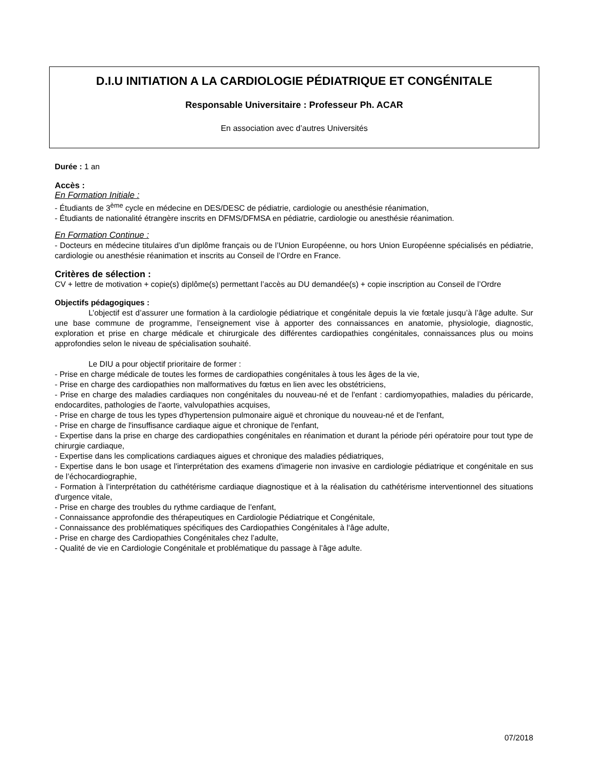D.I.U INITIATION A LA CARDIOLOGIE PÉDIATRIQUE ET CONGÉNITALE
Responsable Universitaire : Professeur Ph. ACAR
En association avec d’autres Universités
Durée : 1 an
Accès :
En Formation Initiale :
- Étudiants de 3<sup>ème</sup> cycle en médecine en DES/DESC de pédiatrie, cardiologie ou anesthésie réanimation,
- Étudiants de nationalité étrangère inscrits en DFMS/DFMSA en pédiatrie, cardiologie ou anesthésie réanimation.
En Formation Continue :
- Docteurs en médecine titulaires d’un diplôme français ou de l’Union Européenne, ou hors Union Européenne spécialisés en pédiatrie, cardiologie ou anesthésie réanimation et inscrits au Conseil de l’Ordre en France.
Critères de sélection :
CV + lettre de motivation + copie(s) diplôme(s) permettant l’accès au DU demandée(s) + copie inscription au Conseil de l’Ordre
Objectifs pédagogiques :
L’objectif est d’assurer une formation à la cardiologie pédiatrique et congénitale depuis la vie fœtale jusqu’à l’âge adulte. Sur une base commune de programme, l’enseignement vise à apporter des connaissances en anatomie, physiologie, diagnostic, exploration et prise en charge médicale et chirurgicale des différentes cardiopathies congénitales, connaissances plus ou moins approfondies selon le niveau de spécialisation souhaité.
Le DIU a pour objectif prioritaire de former :
- Prise en charge médicale de toutes les formes de cardiopathies congénitales à tous les âges de la vie,
- Prise en charge des cardiopathies non malformatives du fœtus en lien avec les obstétriciens,
- Prise en charge des maladies cardiaques non congénitales du nouveau-né et de l'enfant : cardiomyopathies, maladies du péricarde, endocardites, pathologies de l'aorte, valvulopathies acquises,
- Prise en charge de tous les types d'hypertension pulmonaire aiguë et chronique du nouveau-né et de l'enfant,
- Prise en charge de l'insuffisance cardiaque aigue et chronique de l'enfant,
- Expertise dans la prise en charge des cardiopathies congénitales en réanimation et durant la période péri opératoire pour tout type de chirurgie cardiaque,
- Expertise dans les complications cardiaques aigues et chronique des maladies pédiatriques,
- Expertise dans le bon usage et l'interprétation des examens d'imagerie non invasive en cardiologie pédiatrique et congénitale en sus de l’échocardiographie,
- Formation à l’interprétation du cathétérisme cardiaque diagnostique et à la réalisation du cathétérisme interventionnel des situations d'urgence vitale,
- Prise en charge des troubles du rythme cardiaque de l’enfant,
- Connaissance approfondie des thérapeutiques en Cardiologie Pédiatrique et Congénitale,
- Connaissance des problématiques spécifiques des Cardiopathies Congénitales à l‘âge adulte,
- Prise en charge des Cardiopathies Congénitales chez l’adulte,
- Qualité de vie en Cardiologie Congénitale et problématique du passage à l’âge adulte.
07/2018